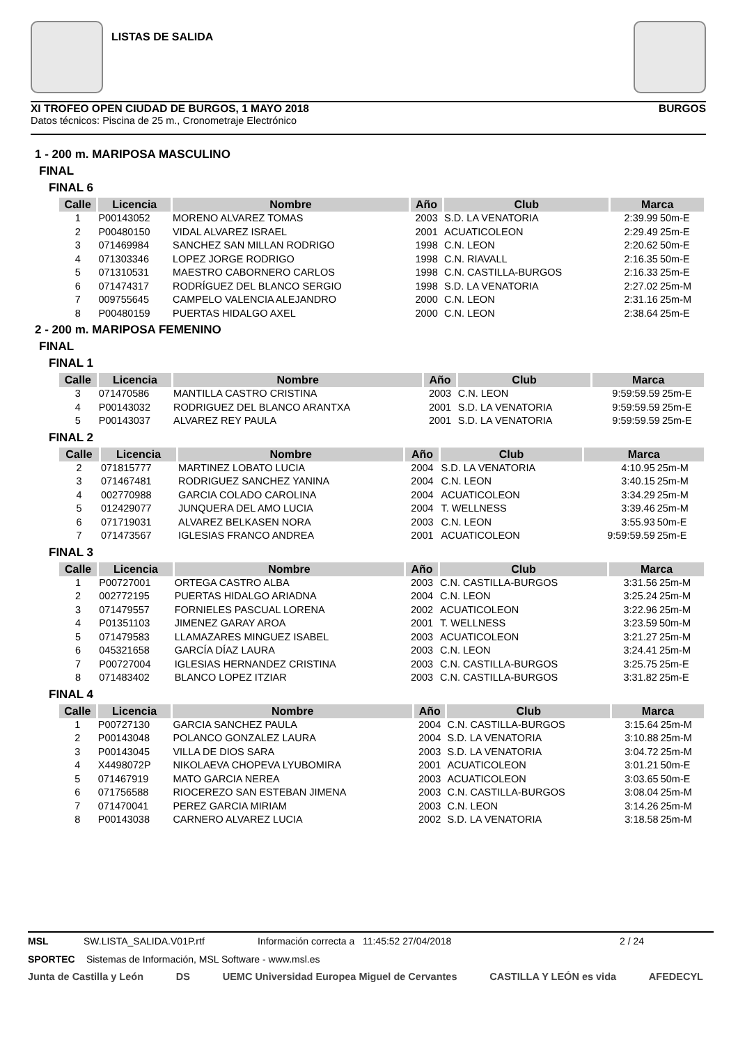LISTAS DE SALIDA
XI TROFEO OPEN CIUDAD DE BURGOS, 1 MAYO 2018 BURGOS
Datos técnicos: Piscina de 25 m., Cronometraje Electrónico
1 - 200 m. MARIPOSA MASCULINO
FINAL
FINAL 6
| Calle | Licencia | Nombre | Año | Club | Marca | |
| --- | --- | --- | --- | --- | --- | --- |
| 1 | P00143052 | MORENO ALVAREZ TOMAS | 2003 | S.D. LA VENATORIA | 2:39.99 | 50m-E |
| 2 | P00480150 | VIDAL ALVAREZ ISRAEL | 2001 | ACUATICOLEON | 2:29.49 | 25m-E |
| 3 | 071469984 | SANCHEZ SAN MILLAN RODRIGO | 1998 | C.N. LEON | 2:20.62 | 50m-E |
| 4 | 071303346 | LOPEZ JORGE RODRIGO | 1998 | C.N. RIAVALL | 2:16.35 | 50m-E |
| 5 | 071310531 | MAESTRO CABORNERO CARLOS | 1998 | C.N. CASTILLA-BURGOS | 2:16.33 | 25m-E |
| 6 | 071474317 | RODRÍGUEZ DEL BLANCO SERGIO | 1998 | S.D. LA VENATORIA | 2:27.02 | 25m-M |
| 7 | 009755645 | CAMPELO VALENCIA ALEJANDRO | 2000 | C.N. LEON | 2:31.16 | 25m-M |
| 8 | P00480159 | PUERTAS HIDALGO AXEL | 2000 | C.N. LEON | 2:38.64 | 25m-E |
2 - 200 m. MARIPOSA FEMENINO
FINAL
FINAL 1
| Calle | Licencia | Nombre | Año | Club | Marca | |
| --- | --- | --- | --- | --- | --- | --- |
| 3 | 071470586 | MANTILLA CASTRO CRISTINA | 2003 | C.N. LEON | 9:59:59.59 | 25m-E |
| 4 | P00143032 | RODRIGUEZ DEL BLANCO ARANTXA | 2001 | S.D. LA VENATORIA | 9:59:59.59 | 25m-E |
| 5 | P00143037 | ALVAREZ REY PAULA | 2001 | S.D. LA VENATORIA | 9:59:59.59 | 25m-E |
FINAL 2
| Calle | Licencia | Nombre | Año | Club | Marca | |
| --- | --- | --- | --- | --- | --- | --- |
| 2 | 071815777 | MARTINEZ LOBATO LUCIA | 2004 | S.D. LA VENATORIA | 4:10.95 | 25m-M |
| 3 | 071467481 | RODRIGUEZ SANCHEZ YANINA | 2004 | C.N. LEON | 3:40.15 | 25m-M |
| 4 | 002770988 | GARCIA COLADO CAROLINA | 2004 | ACUATICOLEON | 3:34.29 | 25m-M |
| 5 | 012429077 | JUNQUERA DEL AMO LUCIA | 2004 | T. WELLNESS | 3:39.46 | 25m-M |
| 6 | 071719031 | ALVAREZ BELKASEN NORA | 2003 | C.N. LEON | 3:55.93 | 50m-E |
| 7 | 071473567 | IGLESIAS FRANCO ANDREA | 2001 | ACUATICOLEON | 9:59:59.59 | 25m-E |
FINAL 3
| Calle | Licencia | Nombre | Año | Club | Marca | |
| --- | --- | --- | --- | --- | --- | --- |
| 1 | P00727001 | ORTEGA CASTRO ALBA | 2003 | C.N. CASTILLA-BURGOS | 3:31.56 | 25m-M |
| 2 | 002772195 | PUERTAS HIDALGO ARIADNA | 2004 | C.N. LEON | 3:25.24 | 25m-M |
| 3 | 071479557 | FORNIELES PASCUAL LORENA | 2002 | ACUATICOLEON | 3:22.96 | 25m-M |
| 4 | P01351103 | JIMENEZ GARAY AROA | 2001 | T. WELLNESS | 3:23.59 | 50m-M |
| 5 | 071479583 | LLAMAZARES MINGUEZ ISABEL | 2003 | ACUATICOLEON | 3:21.27 | 25m-M |
| 6 | 045321658 | GARCÍA DÍAZ LAURA | 2003 | C.N. LEON | 3:24.41 | 25m-M |
| 7 | P00727004 | IGLESIAS HERNANDEZ CRISTINA | 2003 | C.N. CASTILLA-BURGOS | 3:25.75 | 25m-E |
| 8 | 071483402 | BLANCO LOPEZ ITZIAR | 2003 | C.N. CASTILLA-BURGOS | 3:31.82 | 25m-E |
FINAL 4
| Calle | Licencia | Nombre | Año | Club | Marca | |
| --- | --- | --- | --- | --- | --- | --- |
| 1 | P00727130 | GARCIA SANCHEZ PAULA | 2004 | C.N. CASTILLA-BURGOS | 3:15.64 | 25m-M |
| 2 | P00143048 | POLANCO GONZALEZ LAURA | 2004 | S.D. LA VENATORIA | 3:10.88 | 25m-M |
| 3 | P00143045 | VILLA DE DIOS SARA | 2003 | S.D. LA VENATORIA | 3:04.72 | 25m-M |
| 4 | X4498072P | NIKOLAEVA CHOPEVA LYUBOMIRA | 2001 | ACUATICOLEON | 3:01.21 | 50m-E |
| 5 | 071467919 | MATO GARCIA NEREA | 2003 | ACUATICOLEON | 3:03.65 | 50m-E |
| 6 | 071756588 | RIOCEREZO SAN ESTEBAN JIMENA | 2003 | C.N. CASTILLA-BURGOS | 3:08.04 | 25m-M |
| 7 | 071470041 | PEREZ GARCIA MIRIAM | 2003 | C.N. LEON | 3:14.26 | 25m-M |
| 8 | P00143038 | CARNERO ALVAREZ LUCIA | 2002 | S.D. LA VENATORIA | 3:18.58 | 25m-M |
MSL SW.LISTA_SALIDA.V01P.rtf Información correcta a 11:45:52 27/04/2018 2 / 24
SPORTEC Sistemas de Información, MSL Software - www.msl.es
Junta de Castilla y León DS UEMC Universidad Europea Miguel de Cervantes CASTILLA Y LEÓN es vida AFEDECYL